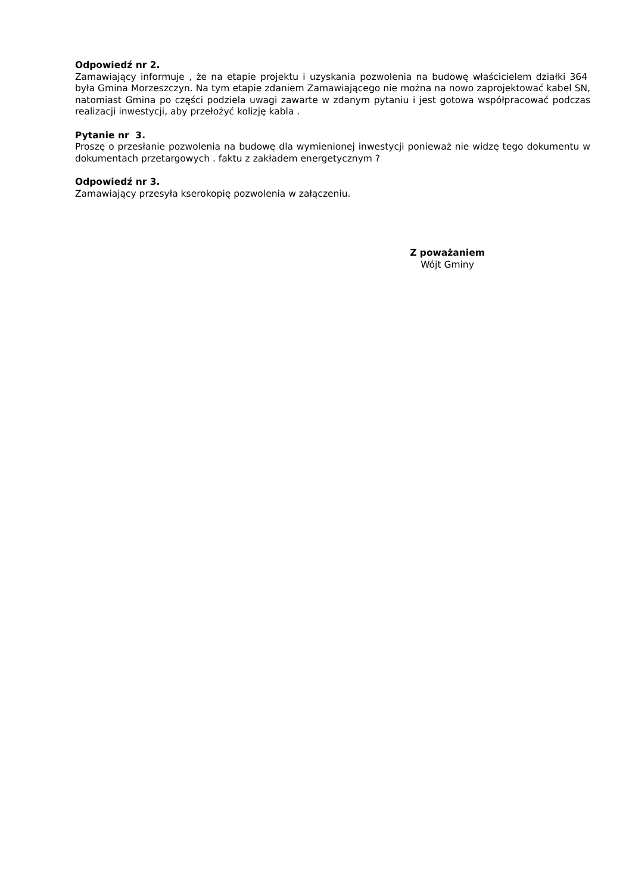Odpowiedź nr 2.
Zamawiający informuje , że na etapie projektu i uzyskania pozwolenia na budowę właścicielem działki 364 była Gmina Morzeszczyn. Na tym etapie zdaniem Zamawiającego nie można na nowo zaprojektować kabel SN, natomiast Gmina po części podziela uwagi zawarte w zdanym pytaniu i jest gotowa współpracować podczas realizacji inwestycji, aby przełożyć kolizję kabla .
Pytanie nr 3.
Proszę o przesłanie pozwolenia na budowę dla wymienionej inwestycji ponieważ nie widzę tego dokumentu w dokumentach przetargowych . faktu z zakładem energetycznym ?
Odpowiedź nr 3.
Zamawiający przesyła kserokopię pozwolenia w załączeniu.
Z poważaniem
Wójt Gminy